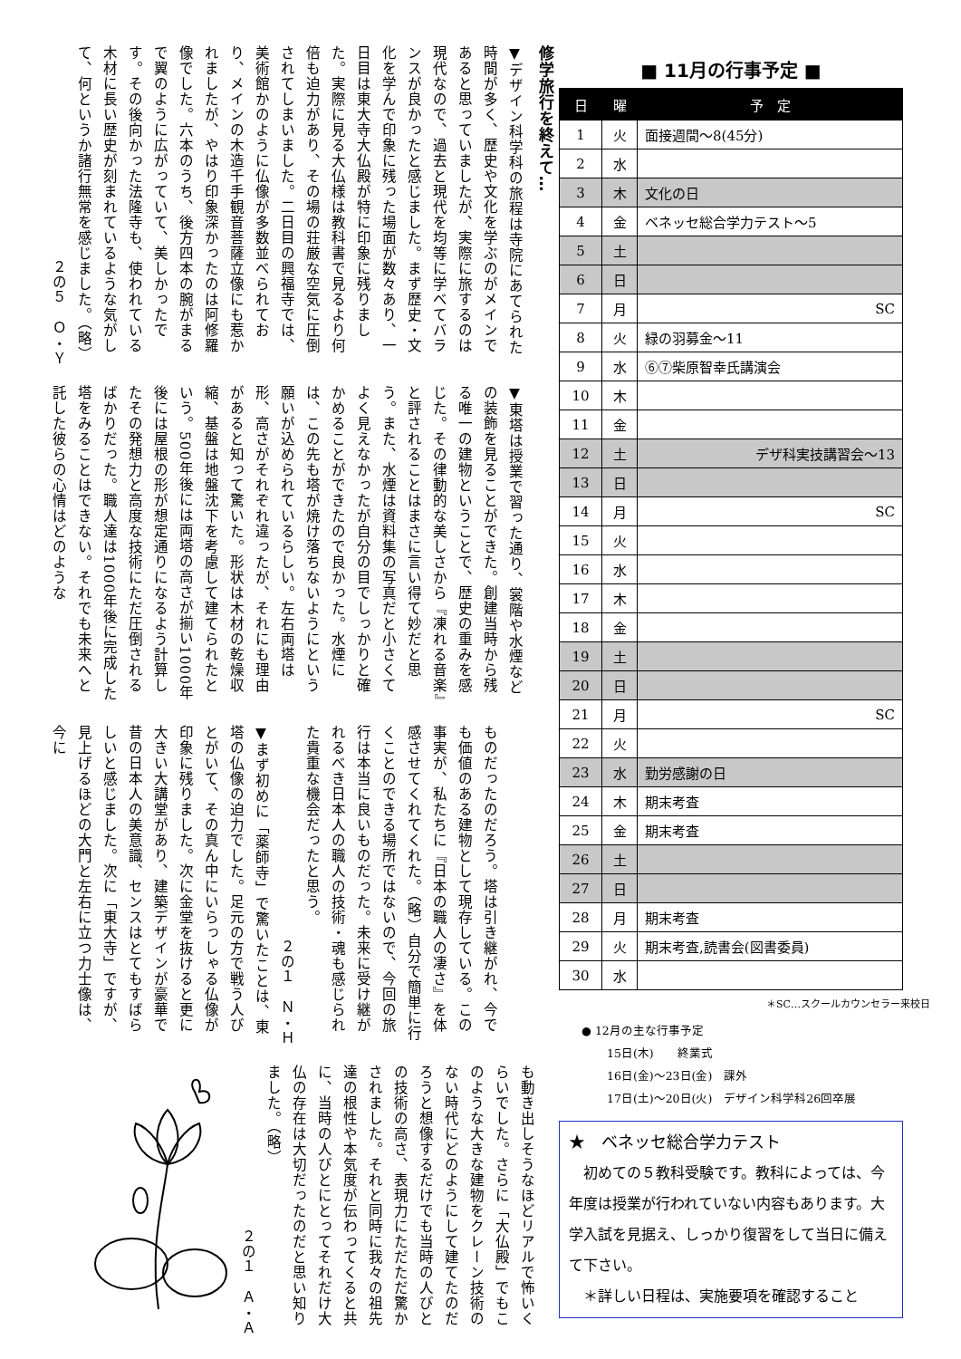修学旅行を終えて…
▼デザイン科学科の旅程は寺院にあてられた時間が多く、歴史や文化を学ぶのがメインであると思っていましたが、実際に旅するのは現代なので、過去と現代を均等に学べてバランスが良かったと感じました。まず歴史・文化を学んで印象に残った場面が数々あり、一日目は東大寺大仏殿が特に印象に残りました。実際に見る大仏様は教科書で見るより何倍も迫力があり、その場の荘厳な空気に圧倒されてしまいました。二日目の興福寺では、美術館かのように仏像が多数並べられており、メインの木造千手観音菩薩立像にも惹かれましたが、やはり印象深かったのは阿修羅像でした。六本のうち、後方四本の腕がまるで翼のように広がっていて、美しかったです。その後向かった法隆寺も、使われている木材に長い歴史が刻まれているような気がして、何というか諸行無常を感じました。（略）
２の５　Ｏ・Ｙ
▼東塔は授業で習った通り、裳階や水煙などの装飾を見ることができた。創建当時から残る唯一の建物ということで、歴史の重みを感じた。その律動的な美しさから『凍れる音楽』と評されることはまさに言い得て妙だと思う。また、水煙は資料集の写真だと小さくてよく見えなかったが自分の目でしっかりと確かめることができたので良かった。水煙には、この先も塔が焼け落ちないようにという願いが込められているらしい。左右両塔は形、高さがそれぞれ違ったが、それにも理由があると知って驚いた。形状は木材の乾燥収縮、基盤は地盤沈下を考慮して建てられたという。500年後には両塔の高さが揃い1000年後には屋根の形が想定通りになるよう計算したその発想力と高度な技術にただ圧倒されるばかりだった。職人達は1000年後に完成した塔をみることはできない。それでも未来へと託した彼らの心情はどのような
ものだったのだろう。塔は引き継がれ、今でも価値のある建物として現存している。この事実が、私たちに『日本の職人の凄さ』を体感させてくれてくれた。（略）自分で簡単に行くことのできる場所ではないので、今回の旅行は本当に良いものだった。未来に受け継がれるべき日本人の職人の技術・魂も感じられた貴重な機会だったと思う。
２の１　Ｎ・Ｈ
▼まず初めに「薬師寺」で驚いたことは、東塔の仏像の迫力でした。足元の方で戦う人びとがいて、その真ん中にいらっしゃる仏像が印象に残りました。次に金堂を抜けると更に大きい大講堂があり、建築デザインが豪華で昔の日本人の美意識、センスはとてもすばらしいと感じました。次に「東大寺」ですが、見上げるほどの大門と左右に立つ力士像は、今に
も動き出しそうなほどリアルで怖いくらいでした。さらに「大仏殿」でもこのような大きな建物をクレーン技術のない時代にどのようにして建てたのだろうと想像するだけでも当時の人びとの技術の高さ、表現力にただただ驚かされました。それと同時に我々の祖先達の根性や本気度が伝わってくると共に、当時の人びとにとってそれだけ大仏の存在は大切だったのだと思い知りました。（略）
２の１　Ａ・Ａ
■ 11月の行事予定 ■
| 日 | 曜 | 予 定 |
| --- | --- | --- |
| 1 | 火 | 面接週間～8(45分) |
| 2 | 水 | |
| 3 | 木 | 文化の日 |
| 4 | 金 | ベネッセ総合学力テスト～5 |
| 5 | 土 | |
| 6 | 日 | |
| 7 | 月 | SC |
| 8 | 火 | 緑の羽募金～11 |
| 9 | 水 | ⑥⑦柴原智幸氏講演会 |
| 10 | 木 | |
| 11 | 金 | |
| 12 | 土 | デザ科実技講習会～13 |
| 13 | 日 | |
| 14 | 月 | SC |
| 15 | 火 | |
| 16 | 水 | |
| 17 | 木 | |
| 18 | 金 | |
| 19 | 土 | |
| 20 | 日 | |
| 21 | 月 | SC |
| 22 | 火 | |
| 23 | 水 | 勤労感謝の日 |
| 24 | 木 | 期末考査 |
| 25 | 金 | 期末考査 |
| 26 | 土 | |
| 27 | 日 | |
| 28 | 月 | 期末考査 |
| 29 | 火 | 期末考査,読書会(図書委員) |
| 30 | 水 | |
＊SC…スクールカウンセラー来校日
● 12月の主な行事予定
15日(木)　　終業式
16日(金)～23日(金)　課外
17日(土)～20日(火)　デザイン科学科26回卒展
★　ベネッセ総合学力テスト
　初めての５教科受験です。教科によっては、今年度は授業が行われていない内容もあります。大学入試を見据え、しっかり復習をして当日に備えて下さい。
　＊詳しい日程は、実施要項を確認すること